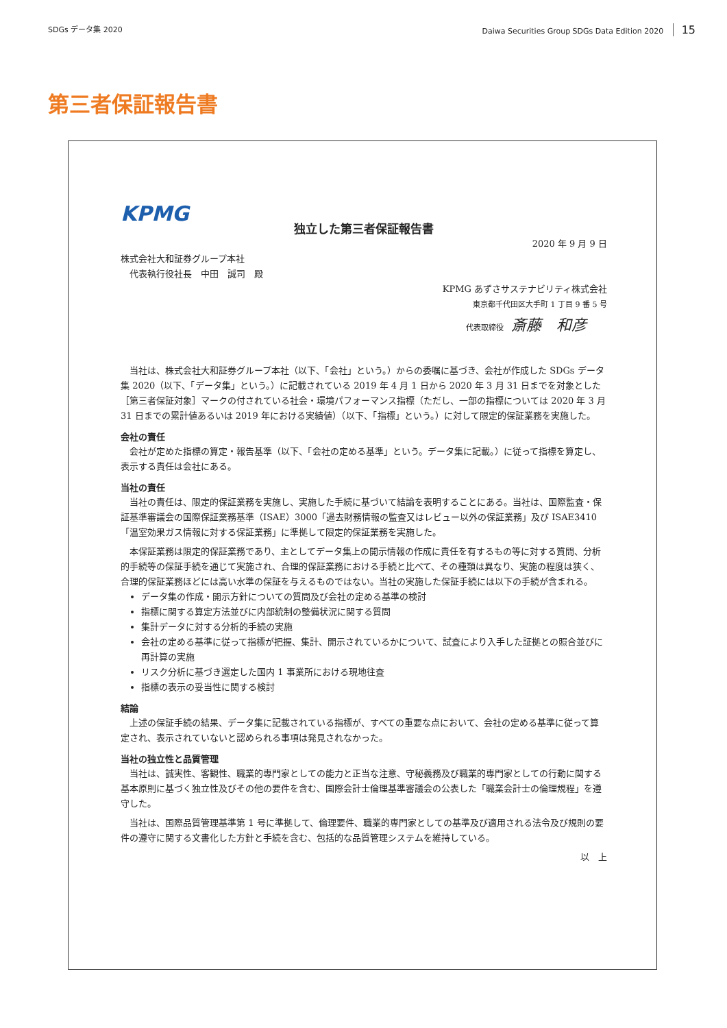SDGs データ集 2020 Daiwa Securities Group SDGs Data Edition 2020 15
第三者保証報告書
KPMG
独立した第三者保証報告書
2020 年 9 月 9 日
株式会社大和証券グループ本社
　代表執行役社長　中田　誠司　殿
KPMG あずさサステナビリティ株式会社
東京都千代田区大手町 1 丁目 9 番 5 号
代表取締役　斎藤　和彦
当社は、株式会社大和証券グループ本社（以下、「会社」という。）からの委嘱に基づき、会社が作成した SDGs データ集 2020（以下、「データ集」という。）に記載されている 2019 年 4 月 1 日から 2020 年 3 月 31 日までを対象とした［第三者保証対象］マークの付されている社会・環境パフォーマンス指標（ただし、一部の指標については 2020 年 3 月 31 日までの累計値あるいは 2019 年における実績値）（以下、「指標」という。）に対して限定的保証業務を実施した。
会社の責任
会社が定めた指標の算定・報告基準（以下、「会社の定める基準」という。データ集に記載。）に従って指標を算定し、表示する責任は会社にある。
当社の責任
当社の責任は、限定的保証業務を実施し、実施した手続に基づいて結論を表明することにある。当社は、国際監査・保証基準審議会の国際保証業務基準（ISAE）3000「過去財務情報の監査又はレビュー以外の保証業務」及び ISAE3410「温室効果ガス情報に対する保証業務」に準拠して限定的保証業務を実施した。
本保証業務は限定的保証業務であり、主としてデータ集上の開示情報の作成に責任を有するもの等に対する質問、分析的手続等の保証手続を通じて実施され、合理的保証業務における手続と比べて、その種類は異なり、実施の程度は狭く、合理的保証業務ほどには高い水準の保証を与えるものではない。当社の実施した保証手続には以下の手続が含まれる。
データ集の作成・開示方針についての質問及び会社の定める基準の検討
指標に関する算定方法並びに内部統制の整備状況に関する質問
集計データに対する分析的手続の実施
会社の定める基準に従って指標が把握、集計、開示されているかについて、試査により入手した証拠との照合並びに再計算の実施
リスク分析に基づき選定した国内 1 事業所における現地往査
指標の表示の妥当性に関する検討
結論
上述の保証手続の結果、データ集に記載されている指標が、すべての重要な点において、会社の定める基準に従って算定され、表示されていないと認められる事項は発見されなかった。
当社の独立性と品質管理
当社は、誠実性、客観性、職業的専門家としての能力と正当な注意、守秘義務及び職業的専門家としての行動に関する基本原則に基づく独立性及びその他の要件を含む、国際会計士倫理基準審議会の公表した「職業会計士の倫理規程」を遵守した。
当社は、国際品質管理基準第 1 号に準拠して、倫理要件、職業的専門家としての基準及び適用される法令及び規則の要件の遵守に関する文書化した方針と手続を含む、包括的な品質管理システムを維持している。
以　上